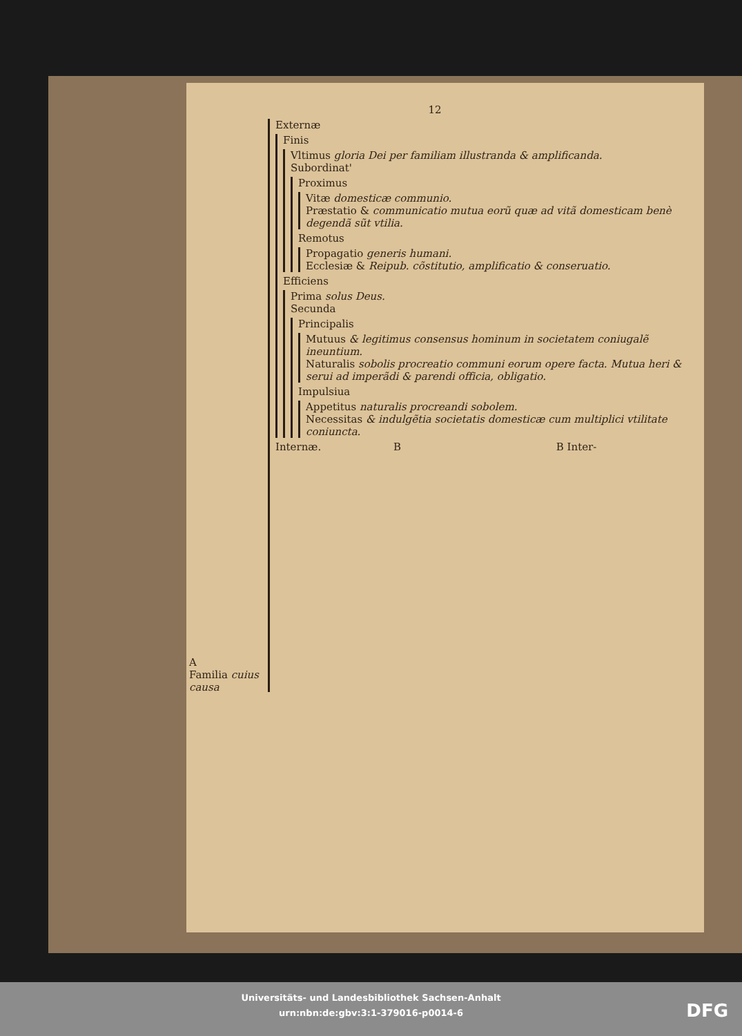12
A
Familia cuius causa
Externæ
Finis
Vltimus gloria Dei per familiam illustranda & amplificanda.
Subordinat'
Proximus
Vitæ domesticæ communio.
Præstatio & communicatio mutua eorũ quæ ad vitã domesticam benè degendã sũt vtilia.
Remotus
Propagatio generis humani.
Ecclesiæ & Reipub. cõstitutio, amplificatio & conseruatio.
Efficiens
Prima solus Deus.
Secunda
Principalis
Mutuus & legitimus consensus hominum in societatem coniugalẽ ineuntium.
Naturalis sobolis procreatio communi eorum opere facta. Mutua heri & serui ad imperãdi & parendi officia, obligatio.
Impulsiua
Appetitus naturalis procreandi sobolem.
Necessitas & indulgẽtia societatis domesticæ cum multiplici vtilitate coniuncta.
Internæ. B B Inter-
Universitäts- und Landesbibliothek Sachsen-Anhalt
urn:nbn:de:gbv:3:1-379016-p0014-6
DFG